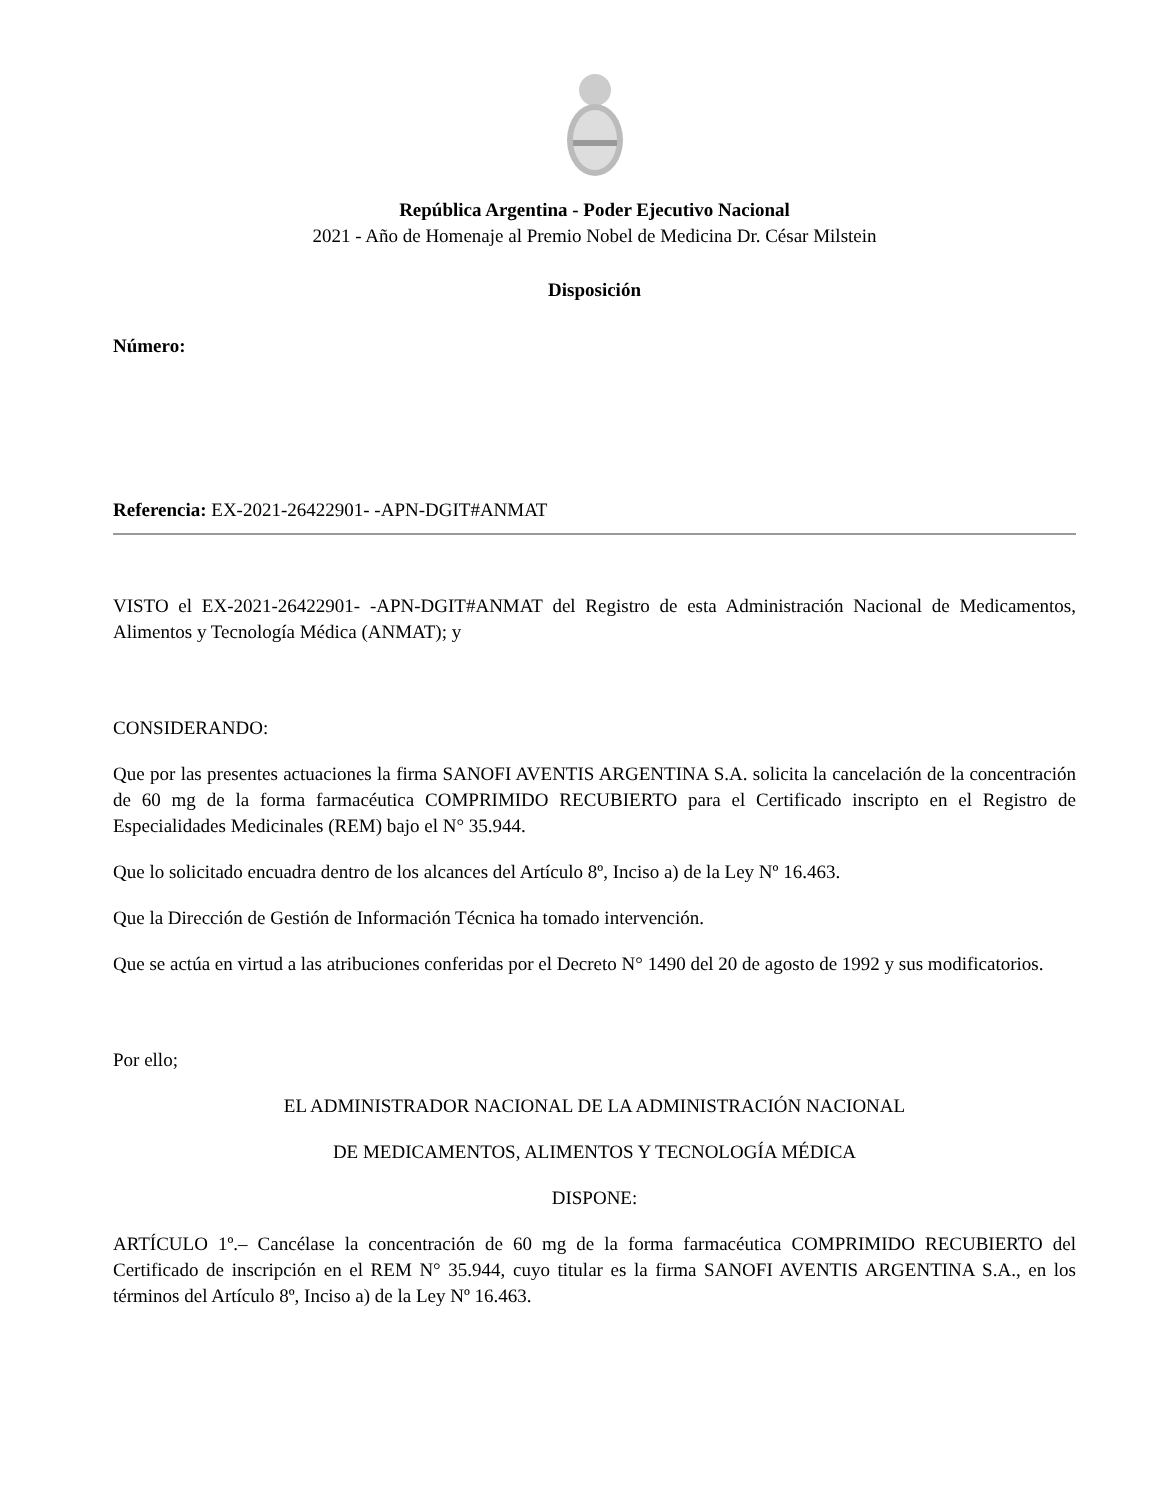República Argentina - Poder Ejecutivo Nacional
2021 - Año de Homenaje al Premio Nobel de Medicina Dr. César Milstein
Disposición
Número:
Referencia: EX-2021-26422901- -APN-DGIT#ANMAT
VISTO el EX-2021-26422901- -APN-DGIT#ANMAT del Registro de esta Administración Nacional de Medicamentos, Alimentos y Tecnología Médica (ANMAT); y
CONSIDERANDO:
Que por las presentes actuaciones la firma SANOFI AVENTIS ARGENTINA S.A. solicita la cancelación de la concentración de 60 mg de la forma farmacéutica COMPRIMIDO RECUBIERTO para el Certificado inscripto en el Registro de Especialidades Medicinales (REM) bajo el N° 35.944.
Que lo solicitado encuadra dentro de los alcances del Artículo 8º, Inciso a) de la Ley Nº 16.463.
Que la Dirección de Gestión de Información Técnica ha tomado intervención.
Que se actúa en virtud a las atribuciones conferidas por el Decreto N° 1490 del 20 de agosto de 1992 y sus modificatorios.
Por ello;
EL ADMINISTRADOR NACIONAL DE LA ADMINISTRACIÓN NACIONAL
DE MEDICAMENTOS, ALIMENTOS Y TECNOLOGÍA MÉDICA
DISPONE:
ARTÍCULO 1º.– Cancélase la concentración de 60 mg de la forma farmacéutica COMPRIMIDO RECUBIERTO del Certificado de inscripción en el REM N° 35.944, cuyo titular es la firma SANOFI AVENTIS ARGENTINA S.A., en los términos del Artículo 8º, Inciso a) de la Ley Nº 16.463.